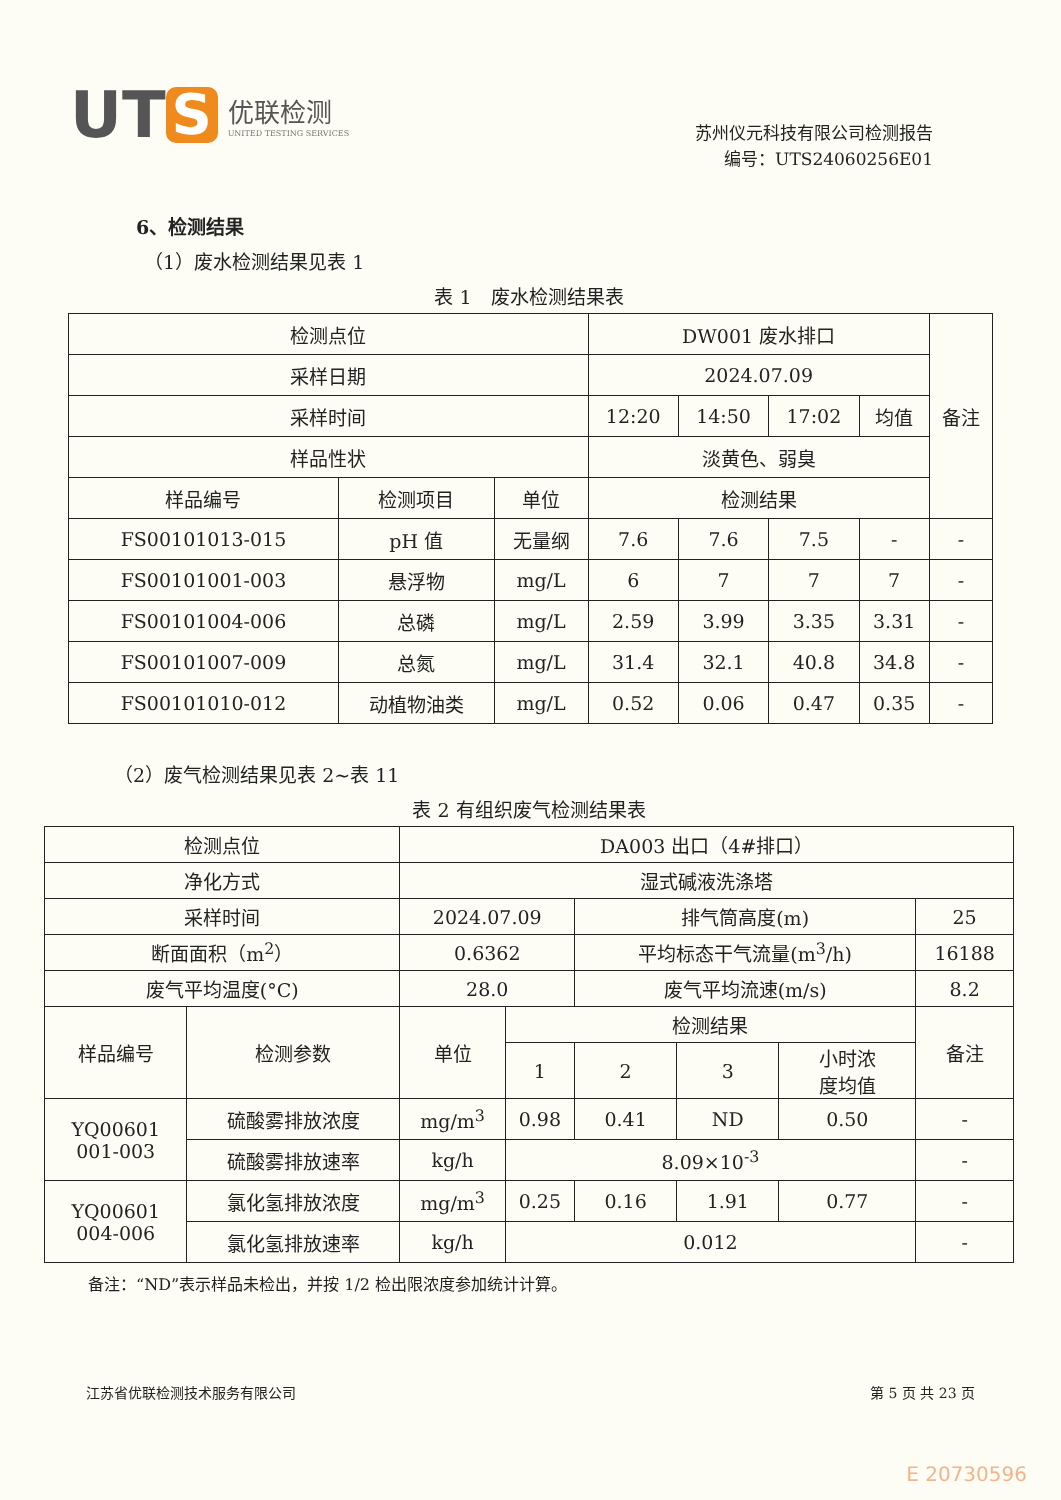UT S
优联检测
UNITED TESTING SERVICES
苏州仪元科技有限公司检测报告
编号：UTS24060256E01
6、检测结果
（1）废水检测结果见表 1
表 1　废水检测结果表
| 检测点位 | | | DW001 废水排口 | | | | 备注 |
| --- | --- | --- | --- | --- | --- | --- | --- |
| 采样日期 | | | 2024.07.09 | | | | |
| 采样时间 | | | 12:20 | 14:50 | 17:02 | 均值 | |
| 样品性状 | | | 淡黄色、弱臭 | | | | |
| 样品编号 | 检测项目 | 单位 | 检测结果 | | | | |
| FS00101013-015 | pH 值 | 无量纲 | 7.6 | 7.6 | 7.5 | - | - |
| FS00101001-003 | 悬浮物 | mg/L | 6 | 7 | 7 | 7 | - |
| FS00101004-006 | 总磷 | mg/L | 2.59 | 3.99 | 3.35 | 3.31 | - |
| FS00101007-009 | 总氮 | mg/L | 31.4 | 32.1 | 40.8 | 34.8 | - |
| FS00101010-012 | 动植物油类 | mg/L | 0.52 | 0.06 | 0.47 | 0.35 | - |
（2）废气检测结果见表 2~表 11
表 2 有组织废气检测结果表
| 检测点位 | | DA003 出口（4#排口） | | | | | |
| 净化方式 | | 湿式碱液洗涤塔 | | | | | |
| 采样时间 | | 2024.07.09 | | 排气筒高度(m) | | | 25 |
| 断面面积（m<sup>2</sup>） | | 0.6362 | | 平均标态干气流量(m<sup>3</sup>/h) | | | 16188 |
| 废气平均温度(°C) | | 28.0 | | 废气平均流速(m/s) | | | 8.2 |
| 样品编号 | 检测参数 | 单位 | 检测结果 | | | | 备注 |
| | | | 1 | 2 | 3 | 小时浓 度均值 | |
| YQ00601 001-003 | 硫酸雾排放浓度 | mg/m<sup>3</sup> | 0.98 | 0.41 | ND | 0.50 | - |
| | 硫酸雾排放速率 | kg/h | 8.09×10<sup>-3</sup> | | | | - |
| YQ00601 004-006 | 氯化氢排放浓度 | mg/m<sup>3</sup> | 0.25 | 0.16 | 1.91 | 0.77 | - |
| | 氯化氢排放速率 | kg/h | 0.012 | | | | - |
备注：“ND”表示样品未检出，并按 1/2 检出限浓度参加统计计算。
江苏省优联检测技术服务有限公司 第 5 页 共 23 页
E 20730596